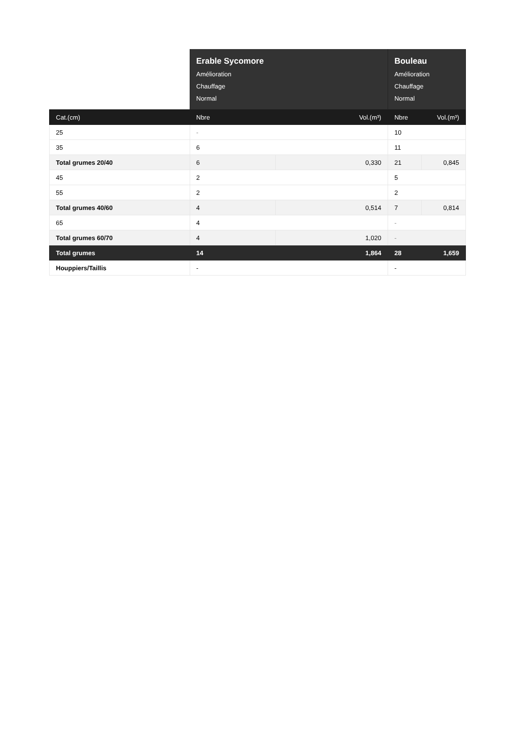| | Erable Sycomore Amélioration Chauffage Normal | | Bouleau Amélioration Chauffage Normal | |
| Cat.(cm) | Nbre | Vol.(m³) | Nbre | Vol.(m³) |
| 25 | - | | 10 | |
| 35 | 6 | | 11 | |
| Total grumes 20/40 | 6 | 0,330 | 21 | 0,845 |
| 45 | 2 | | 5 | |
| 55 | 2 | | 2 | |
| Total grumes 40/60 | 4 | 0,514 | 7 | 0,814 |
| 65 | 4 | | - | |
| Total grumes 60/70 | 4 | 1,020 | - | |
| Total grumes | 14 | 1,864 | 28 | 1,659 |
| Houppiers/Taillis | - | | - | |